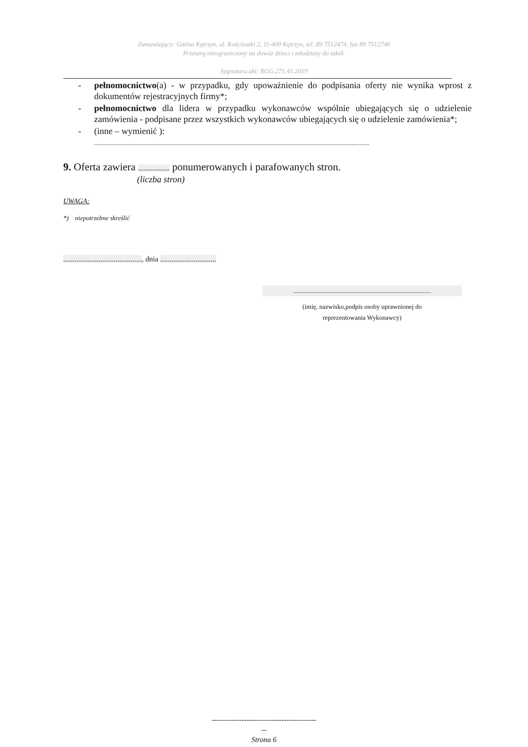Zamawiający: Gmina Kętrzyn, ul. Kościuszki 2, 11-400 Kętrzyn, tel. 89 7512474, fax 89 7512746
Przetarg nieograniczony na dowóz dzieci i młodzieży do szkół.
Sygnatura akt: RGG.271.41.2019
- pełnomocnictwo(a) - w przypadku, gdy upoważnienie do podpisania oferty nie wynika wprost z dokumentów rejestracyjnych firmy*;
- pełnomocnictwo dla lidera w przypadku wykonawców wspólnie ubiegających się o udzielenie zamówienia - podpisane przez wszystkich wykonawców ubiegających się o udzielenie zamówienia*;
- (inne – wymienić ):
..........................................................................................................................................................................
9. Oferta zawiera .................. ponumerowanych i parafowanych stron.
(liczba stron)
UWAGA:
*) niepotrzebne skreślić
.........................................., dnia ..............................
.....................................................................................
(imię, nazwisko,podpis osoby uprawnionej do
reprezentowania Wykonawcy)
------------------------------------------
--
Strona 6